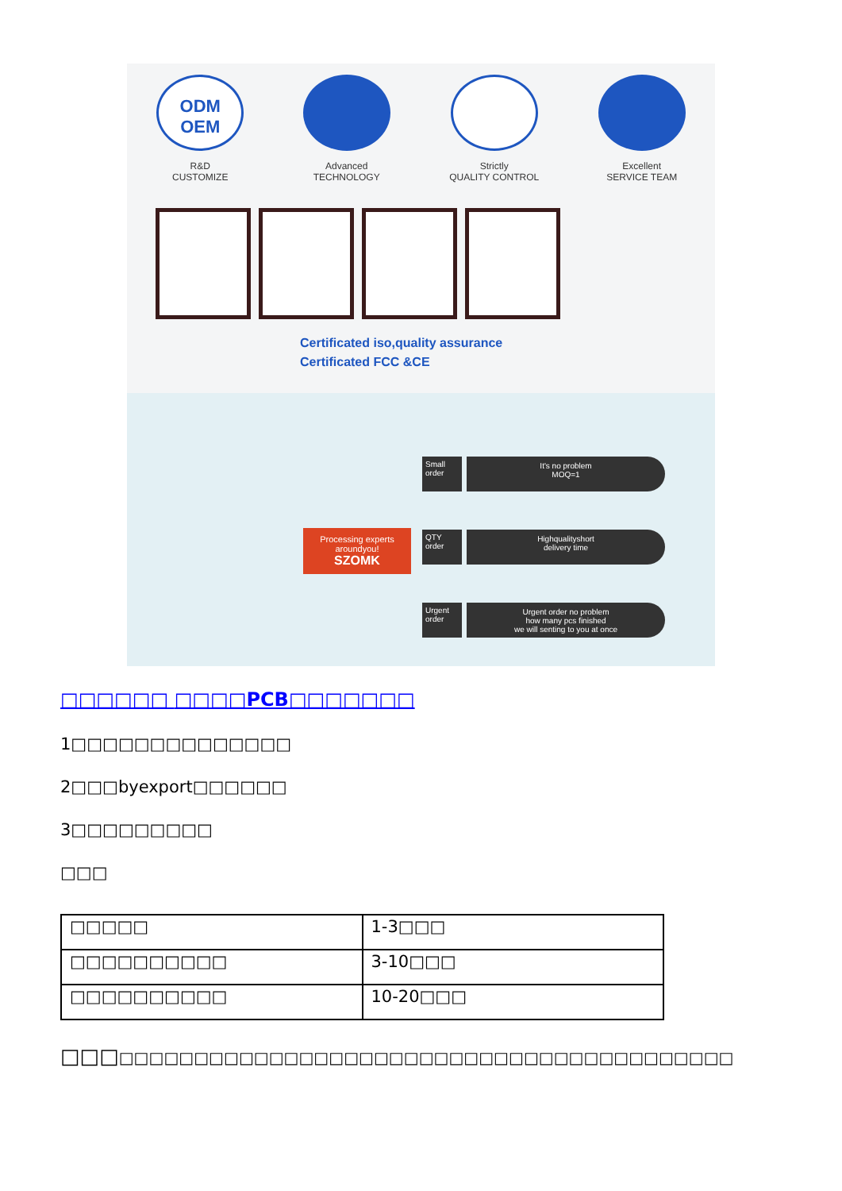ODM
OEM
R&D
CUSTOMIZE
Advanced
TECHNOLOGY
Strictly
QUALITY CONTROL
Excellent
SERVICE TEAM
Certificated iso,quality assurance
Certificated FCC &CE
Processing experts aroundyou!
SZOMK
Small order
It's no problem
MOQ=1
QTY order
Highqualityshort
delivery time
Urgent order
Urgent order no problem
how many pcs finished
we will senting to you at once
□□□□□□ □□□□PCB□□□□□□□
1□□□□□□□□□□□□□□
2□□□byexport□□□□□□
3□□□□□□□□□
□□□
| □□□□□ | 1-3□□□ |
| □□□□□□□□□□ | 3-10□□□ |
| □□□□□□□□□□ | 10-20□□□ |
□□□□□□□□□□□□□□□□□□□□□□□□□□□□□□□□□□□□□□□□□□□□